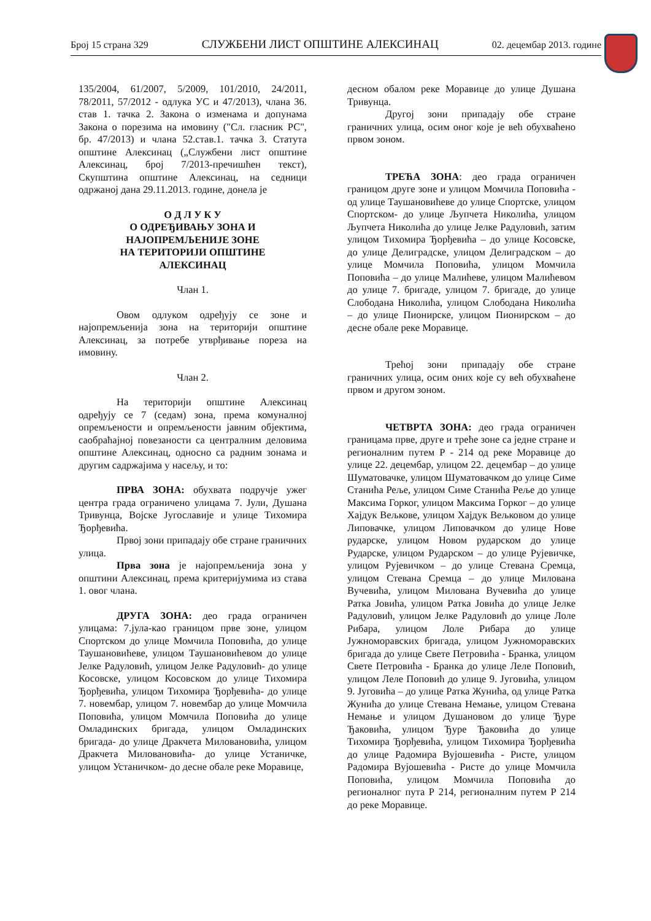Број 15 страна 329 СЛУЖБЕНИ ЛИСТ ОПШТИНЕ АЛЕКСИНАЦ 02. децембар 2013. године
135/2004, 61/2007, 5/2009, 101/2010, 24/2011, 78/2011, 57/2012 - одлука УС и 47/2013), члана 36. став 1. тачка 2. Закона о изменама и допунама Закона о порезима на имовину ("Сл. гласник РС", бр. 47/2013) и члана 52.став.1. тачка 3. Статута општине Алексинац („Службени лист општине Алексинац, број 7/2013-пречишћен текст), Скупштина општине Алексинац, на седници одржаној дана 29.11.2013. године, донела је
О Д Л У К У
О ОДРЕЂИВАЊУ ЗОНА И
НАЈОПРЕМЉЕНИЈЕ ЗОНЕ
НА ТЕРИТОРИЈИ ОПШТИНЕ
АЛЕКСИНАЦ
Члан 1.
Овом одлуком одређују се зоне и најопремљенија зона на територији општине Алексинац, за потребе утврђивање пореза на имовину.
Члан 2.
На територији општине Алексинац одређују се 7 (седам) зона, према комуналној опремљености и опремљености јавним објектима, саобраћајној повезаности са централним деловима општине Алексинац, односно са радним зонама и другим садржајима у насељу, и то:
ПРВА ЗОНА: обухвата подручје ужег центра града ограничено улицама 7. Јули, Душана Тривунца, Војске Југославије и улице Тихомира Ђорђевића.
Првој зони припадају обе стране граничних улица.
Прва зона је најопремљенија зона у општини Алексинац, према критеријумима из става 1. овог члана.
ДРУГА ЗОНА: део града ограничен улицама: 7.јула-као границом прве зоне, улицом Спортском до улице Момчила Поповића, до улице Таушановићеве, улицом Таушановићевом до улице Јелке Радуловић, улицом Јелке Радуловић- до улице Косовске, улицом Косовском до улице Тихомира Ђорђевића, улицом Тихомира Ђорђевића- до улице 7. новембар, улицом 7. новембар до улице Момчила Поповића, улицом Момчила Поповића до улице Омладинских бригада, улицом Омладинских бригада- до улице Дракчета Миловановића, улицом Дракчета Миловановића- до улице Устаничке, улицом Устаничком- до десне обале реке Моравице,
десном обалом реке Моравице до улице Душана Тривунца.
Другој зони припадају обе стране граничних улица, осим оног које је већ обухваћено првом зоном.
ТРЕЋА ЗОНА: део града ограничен границом друге зоне и улицом Момчила Поповића - од улице Таушановићеве до улице Спортске, улицом Спортском- до улице Љупчета Николића, улицом Љупчета Николића до улице Јелке Радуловић, затим улицом Тихомира Ђорђевића – до улице Косовске, до улице Делиградске, улицом Делиградском – до улице Момчила Поповића, улицом Момчила Поповића – до улице Малићеве, улицом Малићевом до улице 7. бригаде, улицом 7. бригаде, до улице Слободана Николића, улицом Слободана Николића – до улице Пионирске, улицом Пионирском – до десне обале реке Моравице.
Трећој зони припадају обе стране граничних улица, осим оних које су већ обухваћене првом и другом зоном.
ЧЕТВРТА ЗОНА: део града ограничен границама прве, друге и треће зоне са једне стране и регионалним путем Р - 214 од реке Моравице до улице 22. децембар, улицом 22. децембар – до улице Шуматовачке, улицом Шуматовачком до улице Симе Станића Реље, улицом Симе Станића Реље до улице Максима Горког, улицом Максима Горког – до улице Хајдук Вељкове, улицом Хајдук Вељковом до улице Липовачке, улицом Липовачком до улице Нове рударске, улицом Новом рударском до улице Рударске, улицом Рударском – до улице Рујевичке, улицом Рујевичком – до улице Стевана Сремца, улицом Стевана Сремца – до улице Милована Вучевића, улицом Милована Вучевића до улице Ратка Јовића, улицом Ратка Јовића до улице Јелке Радуловић, улицом Јелке Радуловић до улице Лоле Рибара, улицом Лоле Рибара до улице Јужноморавских бригада, улицом Јужноморавских бригада до улице Свете Петровића - Бранка, улицом Свете Петровића - Бранка до улице Леле Поповић, улицом Леле Поповић до улице 9. Југовића, улицом 9. Југовића – до улице Ратка Жунића, од улице Ратка Жунића до улице Стевана Немање, улицом Стевана Немање и улицом Душановом до улице Ђуре Ђаковића, улицом Ђуре Ђаковића до улице Тихомира Ђорђевића, улицом Тихомира Ђорђевића до улице Радомира Вујошевића - Ристе, улицом Радомира Вујошевића - Ристе до улице Момчила Поповића, улицом Момчила Поповића до регионалног пута Р 214, регионалним путем Р 214 до реке Моравице.